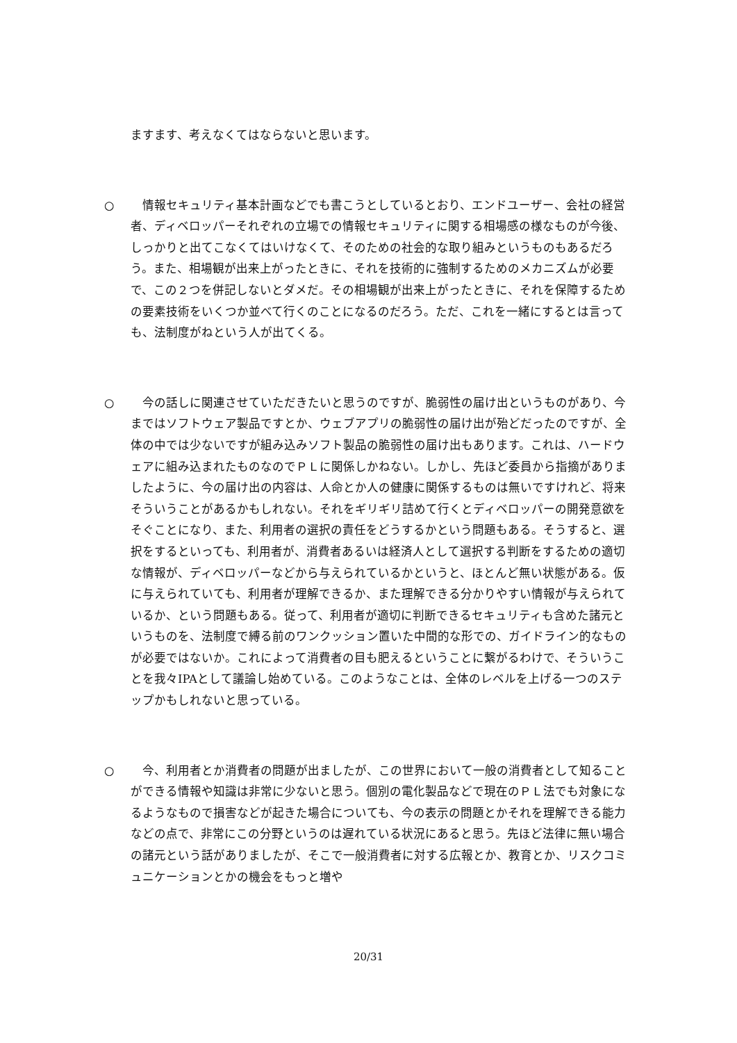ますます、考えなくてはならないと思います。
○ 　情報セキュリティ基本計画などでも書こうとしているとおり、エンドユーザー、会社の経営者、ディベロッパーそれぞれの立場での情報セキュリティに関する相場感の様なものが今後、しっかりと出てこなくてはいけなくて、そのための社会的な取り組みというものもあるだろう。また、相場観が出来上がったときに、それを技術的に強制するためのメカニズムが必要で、この２つを併記しないとダメだ。その相場観が出来上がったときに、それを保障するための要素技術をいくつか並べて行くのことになるのだろう。ただ、これを一緒にするとは言っても、法制度がねという人が出てくる。
○ 　今の話しに関連させていただきたいと思うのですが、脆弱性の届け出というものがあり、今まではソフトウェア製品ですとか、ウェブアプリの脆弱性の届け出が殆どだったのですが、全体の中では少ないですが組み込みソフト製品の脆弱性の届け出もあります。これは、ハードウェアに組み込まれたものなのでＰＬに関係しかねない。しかし、先ほど委員から指摘がありましたように、今の届け出の内容は、人命とか人の健康に関係するものは無いですけれど、将来そういうことがあるかもしれない。それをギリギリ詰めて行くとディベロッパーの開発意欲をそぐことになり、また、利用者の選択の責任をどうするかという問題もある。そうすると、選択をするといっても、利用者が、消費者あるいは経済人として選択する判断をするための適切な情報が、ディベロッパーなどから与えられているかというと、ほとんど無い状態がある。仮に与えられていても、利用者が理解できるか、また理解できる分かりやすい情報が与えられているか、という問題もある。従って、利用者が適切に判断できるセキュリティも含めた諸元というものを、法制度で縛る前のワンクッション置いた中間的な形での、ガイドライン的なものが必要ではないか。これによって消費者の目も肥えるということに繋がるわけで、そういうことを我々IPAとして議論し始めている。このようなことは、全体のレベルを上げる一つのステップかもしれないと思っている。
○ 　今、利用者とか消費者の問題が出ましたが、この世界において一般の消費者として知ることができる情報や知識は非常に少ないと思う。個別の電化製品などで現在のＰＬ法でも対象になるようなもので損害などが起きた場合についても、今の表示の問題とかそれを理解できる能力などの点で、非常にこの分野というのは遅れている状況にあると思う。先ほど法律に無い場合の諸元という話がありましたが、そこで一般消費者に対する広報とか、教育とか、リスクコミュニケーションとかの機会をもっと増や
20/31